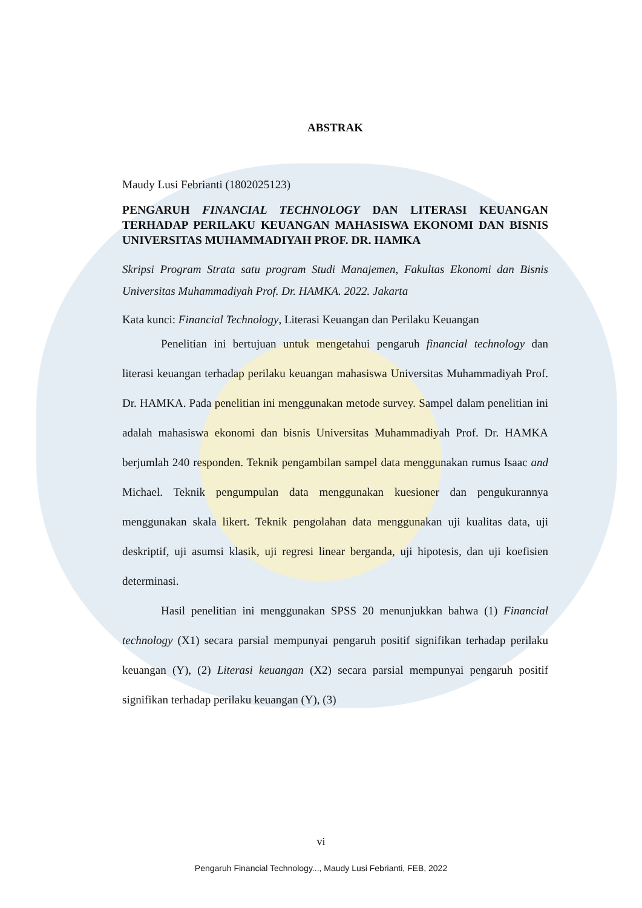ABSTRAK
Maudy Lusi Febrianti (1802025123)
PENGARUH FINANCIAL TECHNOLOGY DAN LITERASI KEUANGAN TERHADAP PERILAKU KEUANGAN MAHASISWA EKONOMI DAN BISNIS UNIVERSITAS MUHAMMADIYAH PROF. DR. HAMKA
Skripsi Program Strata satu program Studi Manajemen, Fakultas Ekonomi dan Bisnis Universitas Muhammadiyah Prof. Dr. HAMKA. 2022. Jakarta
Kata kunci: Financial Technology, Literasi Keuangan dan Perilaku Keuangan
Penelitian ini bertujuan untuk mengetahui pengaruh financial technology dan literasi keuangan terhadap perilaku keuangan mahasiswa Universitas Muhammadiyah Prof. Dr. HAMKA. Pada penelitian ini menggunakan metode survey. Sampel dalam penelitian ini adalah mahasiswa ekonomi dan bisnis Universitas Muhammadiyah Prof. Dr. HAMKA berjumlah 240 responden. Teknik pengambilan sampel data menggunakan rumus Isaac and Michael. Teknik pengumpulan data menggunakan kuesioner dan pengukurannya menggunakan skala likert. Teknik pengolahan data menggunakan uji kualitas data, uji deskriptif, uji asumsi klasik, uji regresi linear berganda, uji hipotesis, dan uji koefisien determinasi.
Hasil penelitian ini menggunakan SPSS 20 menunjukkan bahwa (1) Financial technology (X1) secara parsial mempunyai pengaruh positif signifikan terhadap perilaku keuangan (Y), (2) Literasi keuangan (X2) secara parsial mempunyai pengaruh positif signifikan terhadap perilaku keuangan (Y), (3)
vi
Pengaruh Financial Technology..., Maudy Lusi Febrianti, FEB, 2022